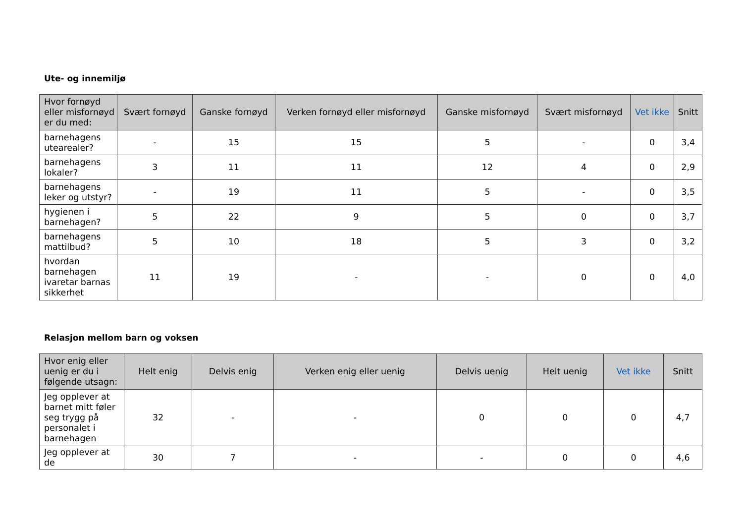Ute- og innemiljø
| Hvor fornøyd eller misfornøyd er du med: | Svært fornøyd | Ganske fornøyd | Verken fornøyd eller misfornøyd | Ganske misfornøyd | Svært misfornøyd | Vet ikke | Snitt |
| --- | --- | --- | --- | --- | --- | --- | --- |
| barnehagens utearealer? | - | 15 | 15 | 5 | - | 0 | 3,4 |
| barnehagens lokaler? | 3 | 11 | 11 | 12 | 4 | 0 | 2,9 |
| barnehagens leker og utstyr? | - | 19 | 11 | 5 | - | 0 | 3,5 |
| hygienen i barnehagen? | 5 | 22 | 9 | 5 | 0 | 0 | 3,7 |
| barnehagens mattilbud? | 5 | 10 | 18 | 5 | 3 | 0 | 3,2 |
| hvordan barnehagen ivaretar barnas sikkerhet | 11 | 19 | - | - | 0 | 0 | 4,0 |
Relasjon mellom barn og voksen
| Hvor enig eller uenig er du i følgende utsagn: | Helt enig | Delvis enig | Verken enig eller uenig | Delvis uenig | Helt uenig | Vet ikke | Snitt |
| --- | --- | --- | --- | --- | --- | --- | --- |
| Jeg opplever at barnet mitt føler seg trygg på personalet i barnehagen | 32 | - | - | 0 | 0 | 0 | 4,7 |
| Jeg opplever at de | 30 | 7 | - | - | 0 | 0 | 4,6 |